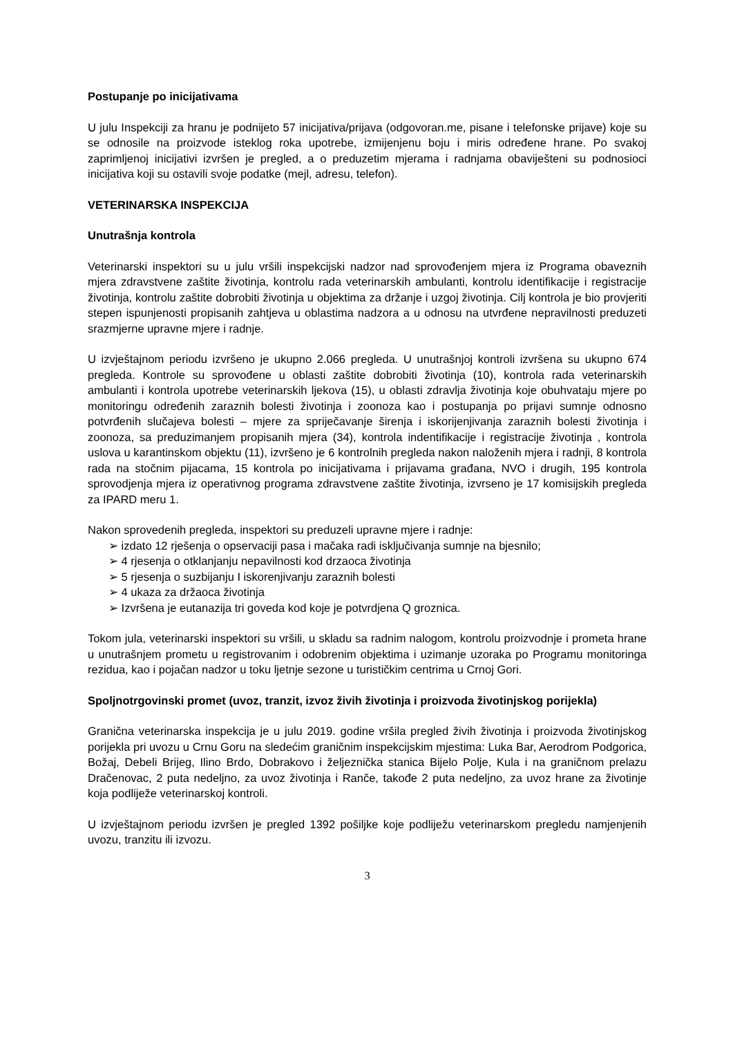Postupanje po inicijativama
U julu Inspekciji za hranu je podnijeto 57 inicijativa/prijava (odgovoran.me, pisane i telefonske prijave) koje su se odnosile na proizvode isteklog roka upotrebe, izmijenjenu boju i miris određene hrane. Po svakoj zaprimljenoj inicijativi izvršen je pregled, a o preduzetim mjerama i radnjama obaviješteni su podnosioci inicijativa koji su ostavili svoje podatke (mejl, adresu, telefon).
VETERINARSKA INSPEKCIJA
Unutrašnja kontrola
Veterinarski inspektori su u julu vršili inspekcijski nadzor nad sprovođenjem mjera iz Programa obaveznih mjera zdravstvene zaštite životinja, kontrolu rada veterinarskih ambulanti, kontrolu identifikacije i registracije životinja, kontrolu zaštite dobrobiti životinja u objektima za držanje i uzgoj životinja. Cilj kontrola je bio provjeriti stepen ispunjenosti propisanih zahtjeva u oblastima nadzora a u odnosu na utvrđene nepravilnosti preduzeti srazmjerne upravne mjere i radnje.
U izvještajnom periodu izvršeno je ukupno 2.066 pregleda. U unutrašnjoj kontroli izvršena su ukupno 674 pregleda. Kontrole su sprovođene u oblasti zaštite dobrobiti životinja (10), kontrola rada veterinarskih ambulanti i kontrola upotrebe veterinarskih ljekova (15), u oblasti zdravlja životinja koje obuhvataju mjere po monitoringu određenih zaraznih bolesti životinja i zoonoza kao i postupanja po prijavi sumnje odnosno potvrđenih slučajeva bolesti – mjere za spriječavanje širenja i iskorijenjivanja zaraznih bolesti životinja i zoonoza, sa preduzimanjem propisanih mjera (34), kontrola indentifikacije i registracije životinja , kontrola uslova u karantinskom objektu (11), izvršeno je 6 kontrolnih pregleda nakon naloženih mjera i radnji, 8 kontrola rada na stočnim pijacama, 15 kontrola po inicijativama i prijavama građana, NVO i drugih, 195 kontrola sprovodjenja mjera iz operativnog programa zdravstvene zaštite životinja, izvrseno je 17 komisijskih pregleda za IPARD meru 1.
Nakon sprovedenih pregleda, inspektori su preduzeli upravne mjere i radnje:
➢ izdato 12 rješenja o opservaciji pasa i mačaka radi isključivanja sumnje na bjesnilo;
➢ 4 rjesenja o otklanjanju nepavilnosti kod drzaoca životinja
➢ 5 rjesenja o suzbijanju I iskorenjivanju zaraznih bolesti
➢ 4 ukaza za držaoca životinja
➢ Izvršena je eutanazija tri goveda kod koje je potvrdjena Q groznica.
Tokom jula, veterinarski inspektori su vršili, u skladu sa radnim nalogom, kontrolu proizvodnje i prometa hrane u unutrašnjem prometu u registrovanim i odobrenim objektima i uzimanje uzoraka po Programu monitoringa rezidua, kao i pojačan nadzor u toku ljetnje sezone u turističkim centrima u Crnoj Gori.
Spoljnotrgovinski promet (uvoz, tranzit, izvoz živih životinja i proizvoda životinjskog porijekla)
Granična veterinarska inspekcija je u julu 2019. godine vršila pregled živih životinja i proizvoda životinjskog porijekla pri uvozu u Crnu Goru na sledećim graničnim inspekcijskim mjestima: Luka Bar, Aerodrom Podgorica, Božaj, Debeli Brijeg, Ilino Brdo, Dobrakovo i željeznička stanica Bijelo Polje, Kula i na graničnom prelazu Dračenovac, 2 puta nedeljno, za uvoz životinja i Ranče, takođe 2 puta nedeljno, za uvoz hrane za životinje koja podliježe veterinarskoj kontroli.
U izvještajnom periodu izvršen je pregled 1392 pošiljke koje podliježu veterinarskom pregledu namjenjenih uvozu, tranzitu ili izvozu.
3